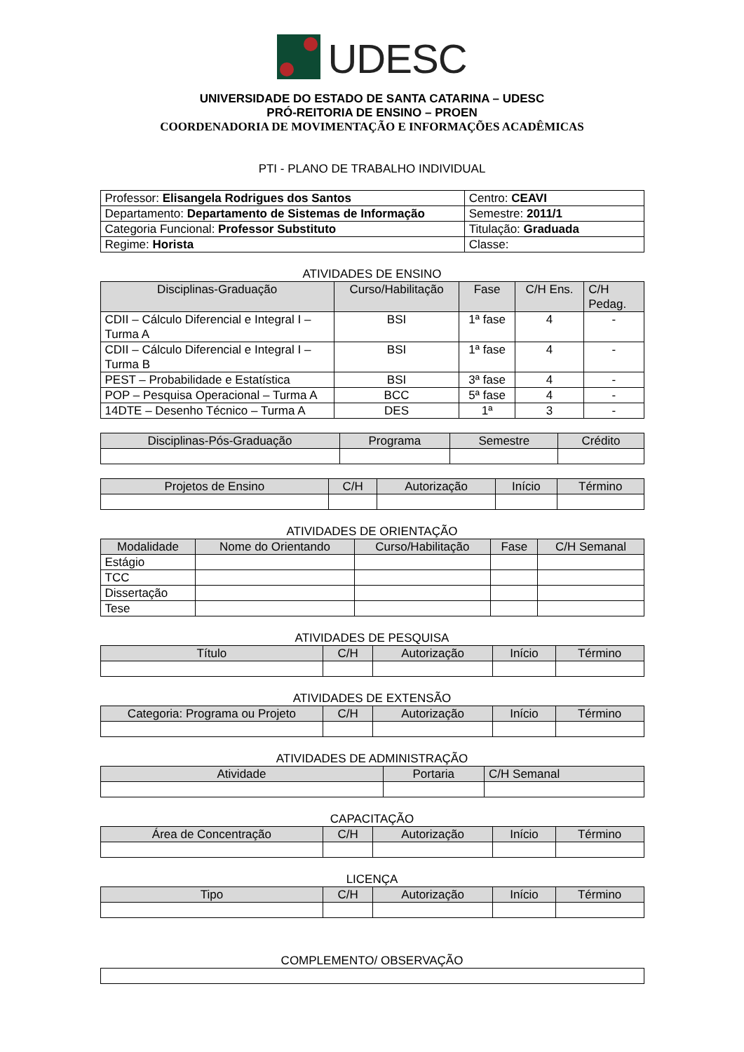UDESC
UNIVERSIDADE DO ESTADO DE SANTA CATARINA – UDESC
PRÓ-REITORIA DE ENSINO – PROEN
COORDENADORIA DE MOVIMENTAÇÃO E INFORMAÇÕES ACADÊMICAS
PTI - PLANO DE TRABALHO INDIVIDUAL
| Professor: Elisangela Rodrigues dos Santos | Centro: CEAVI |
| Departamento: Departamento de Sistemas de Informação | Semestre: 2011/1 |
| Categoria Funcional: Professor Substituto | Titulação: Graduada |
| Regime: Horista | Classe: |
ATIVIDADES DE ENSINO
| Disciplinas-Graduação | Curso/Habilitação | Fase | C/H Ens. | C/H Pedag. |
| --- | --- | --- | --- | --- |
| CDII – Cálculo Diferencial e Integral I – Turma A | BSI | 1ª fase | 4 | - |
| CDII – Cálculo Diferencial e Integral I – Turma B | BSI | 1ª fase | 4 | - |
| PEST – Probabilidade e Estatística | BSI | 3ª fase | 4 | - |
| POP – Pesquisa Operacional – Turma A | BCC | 5ª fase | 4 | - |
| 14DTE – Desenho Técnico – Turma A | DES | 1ª | 3 | - |
| Disciplinas-Pós-Graduação | Programa | Semestre | Crédito |
| --- | --- | --- | --- |
| Projetos de Ensino | C/H | Autorização | Início | Término |
| --- | --- | --- | --- | --- |
ATIVIDADES DE ORIENTAÇÃO
| Modalidade | Nome do Orientando | Curso/Habilitação | Fase | C/H Semanal |
| --- | --- | --- | --- | --- |
| Estágio | | | | |
| TCC | | | | |
| Dissertação | | | | |
| Tese | | | | |
ATIVIDADES DE PESQUISA
| Título | C/H | Autorização | Início | Término |
| --- | --- | --- | --- | --- |
ATIVIDADES DE EXTENSÃO
| Categoria: Programa ou Projeto | C/H | Autorização | Início | Término |
| --- | --- | --- | --- | --- |
ATIVIDADES DE ADMINISTRAÇÃO
| Atividade | Portaria | C/H Semanal |
| --- | --- | --- |
CAPACITAÇÃO
| Área de Concentração | C/H | Autorização | Início | Término |
| --- | --- | --- | --- | --- |
LICENÇA
| Tipo | C/H | Autorização | Início | Término |
| --- | --- | --- | --- | --- |
COMPLEMENTO/ OBSERVAÇÃO